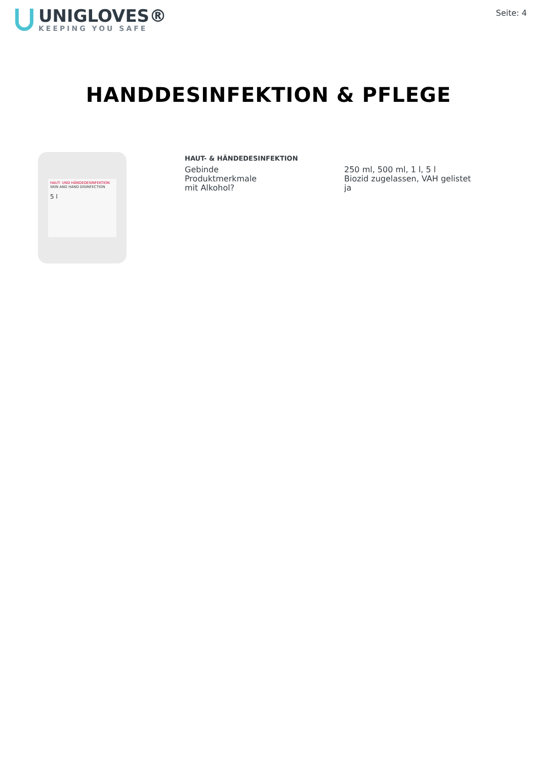UNIGLOVES®
KEEPING YOU SAFE
Seite: 4
HANDDESINFEKTION & PFLEGE
HAUT- UND HÄNDEDESINFEKTION
SKIN AND HAND DISINFECTION
5 l
HAUT- & HÄNDEDESINFEKTION
| Gebinde | 250 ml, 500 ml, 1 l, 5 l |
| Produktmerkmale | Biozid zugelassen, VAH gelistet |
| mit Alkohol? | ja |